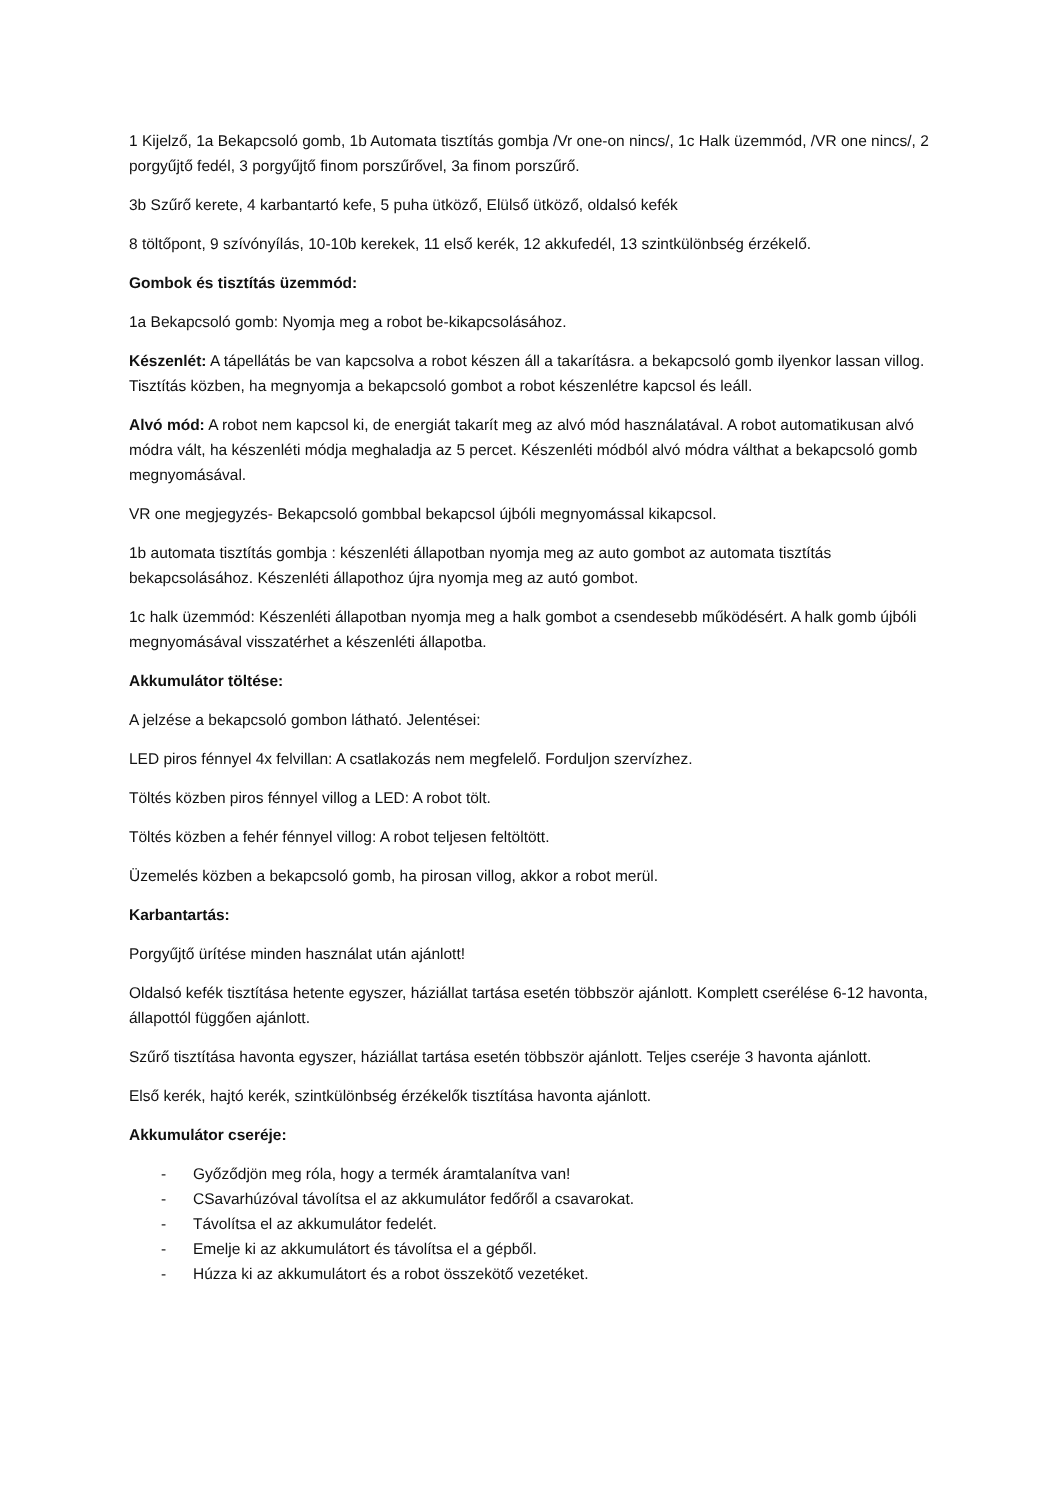1 Kijelző, 1a Bekapcsoló gomb, 1b Automata tisztítás gombja /Vr one-on nincs/, 1c Halk üzemmód, /VR one nincs/, 2 porgyűjtő fedél, 3 porgyűjtő finom porszűrővel, 3a finom porszűrő.
3b Szűrő kerete, 4 karbantartó kefe, 5 puha ütköző, Elülső ütköző, oldalsó kefék
8 töltőpont, 9 szívónyílás, 10-10b kerekek, 11 első kerék, 12 akkufedél, 13 szintkülönbség érzékelő.
Gombok és tisztítás üzemmód:
1a Bekapcsoló gomb: Nyomja meg a robot be-kikapcsolásához.
Készenlét: A tápellátás be van kapcsolva a robot készen áll a takarításra. a bekapcsoló gomb ilyenkor lassan villog. Tisztítás közben, ha megnyomja a bekapcsoló gombot a robot készenlétre kapcsol és leáll.
Alvó mód: A robot nem kapcsol ki, de energiát takarít meg az alvó mód használatával. A robot automatikusan alvó módra vált, ha készenléti módja meghaladja az 5 percet. Készenléti módból alvó módra válthat a bekapcsoló gomb megnyomásával.
VR one megjegyzés- Bekapcsoló gombbal bekapcsol újbóli megnyomással kikapcsol.
1b automata tisztítás gombja : készenléti állapotban nyomja meg az auto gombot az automata tisztítás bekapcsolásához. Készenléti állapothoz újra nyomja meg az autó gombot.
1c halk üzemmód: Készenléti állapotban nyomja meg a halk gombot a csendesebb működésért. A halk gomb újbóli megnyomásával visszatérhet a készenléti állapotba.
Akkumulátor töltése:
A jelzése a bekapcsoló gombon látható. Jelentései:
LED piros fénnyel 4x felvillan: A csatlakozás nem megfelelő. Forduljon szervízhez.
Töltés közben piros fénnyel villog a LED: A robot tölt.
Töltés közben a fehér fénnyel villog: A robot teljesen feltöltött.
Üzemelés közben a bekapcsoló gomb, ha pirosan villog, akkor a robot merül.
Karbantartás:
Porgyűjtő ürítése minden használat után ajánlott!
Oldalsó kefék tisztítása hetente egyszer, háziállat tartása esetén többször ajánlott. Komplett cserélése 6-12 havonta, állapottól függően ajánlott.
Szűrő tisztítása havonta egyszer, háziállat tartása esetén többször ajánlott. Teljes cseréje 3 havonta ajánlott.
Első kerék, hajtó kerék, szintkülönbség érzékelők tisztítása havonta ajánlott.
Akkumulátor cseréje:
- Győződjön meg róla, hogy a termék áramtalanítva van!
- CSavarhúzóval távolítsa el az akkumulátor fedőről a csavarokat.
- Távolítsa el az akkumulátor fedelét.
- Emelje ki az akkumulátort és távolítsa el a gépből.
- Húzza ki az akkumulátort és a robot összekötő vezetéket.